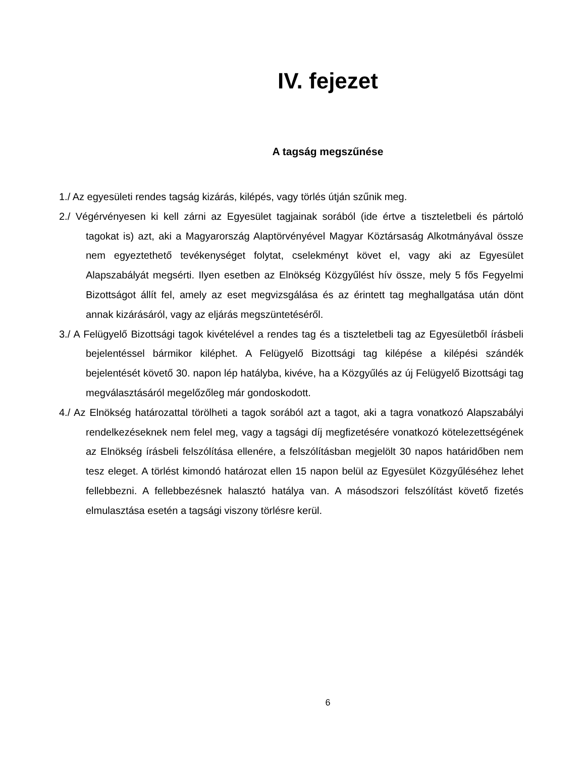IV. fejezet
A tagság megszűnése
1./ Az egyesületi rendes tagság kizárás, kilépés, vagy törlés útján szűnik meg.
2./ Végérvényesen ki kell zárni az Egyesület tagjainak sorából (ide értve a tiszteletbeli és pártoló tagokat is) azt, aki a Magyarország Alaptörvényével Magyar Köztársaság Alkotmányával össze nem egyeztethető tevékenységet folytat, cselekményt követ el, vagy aki az Egyesület Alapszabályát megsérti. Ilyen esetben az Elnökség Közgyűlést hív össze, mely 5 fős Fegyelmi Bizottságot állít fel, amely az eset megvizsgálása és az érintett tag meghallgatása után dönt annak kizárásáról, vagy az eljárás megszüntetéséről.
3./ A Felügyelő Bizottsági tagok kivételével a rendes tag és a tiszteletbeli tag az Egyesületből írásbeli bejelentéssel bármikor kiléphet. A Felügyelő Bizottsági tag kilépése a kilépési szándék bejelentését követő 30. napon lép hatályba, kivéve, ha a Közgyűlés az új Felügyelő Bizottsági tag megválasztásáról megelőzőleg már gondoskodott.
4./ Az Elnökség határozattal törölheti a tagok sorából azt a tagot, aki a tagra vonatkozó Alapszabályi rendelkezéseknek nem felel meg, vagy a tagsági díj megfizetésére vonatkozó kötelezettségének az Elnökség írásbeli felszólítása ellenére, a felszólításban megjelölt 30 napos határidőben nem tesz eleget. A törlést kimondó határozat ellen 15 napon belül az Egyesület Közgyűléséhez lehet fellebbezni. A fellebbezésnek halasztó hatálya van. A másodszori felszólítást követő fizetés elmulasztása esetén a tagsági viszony törlésre kerül.
6